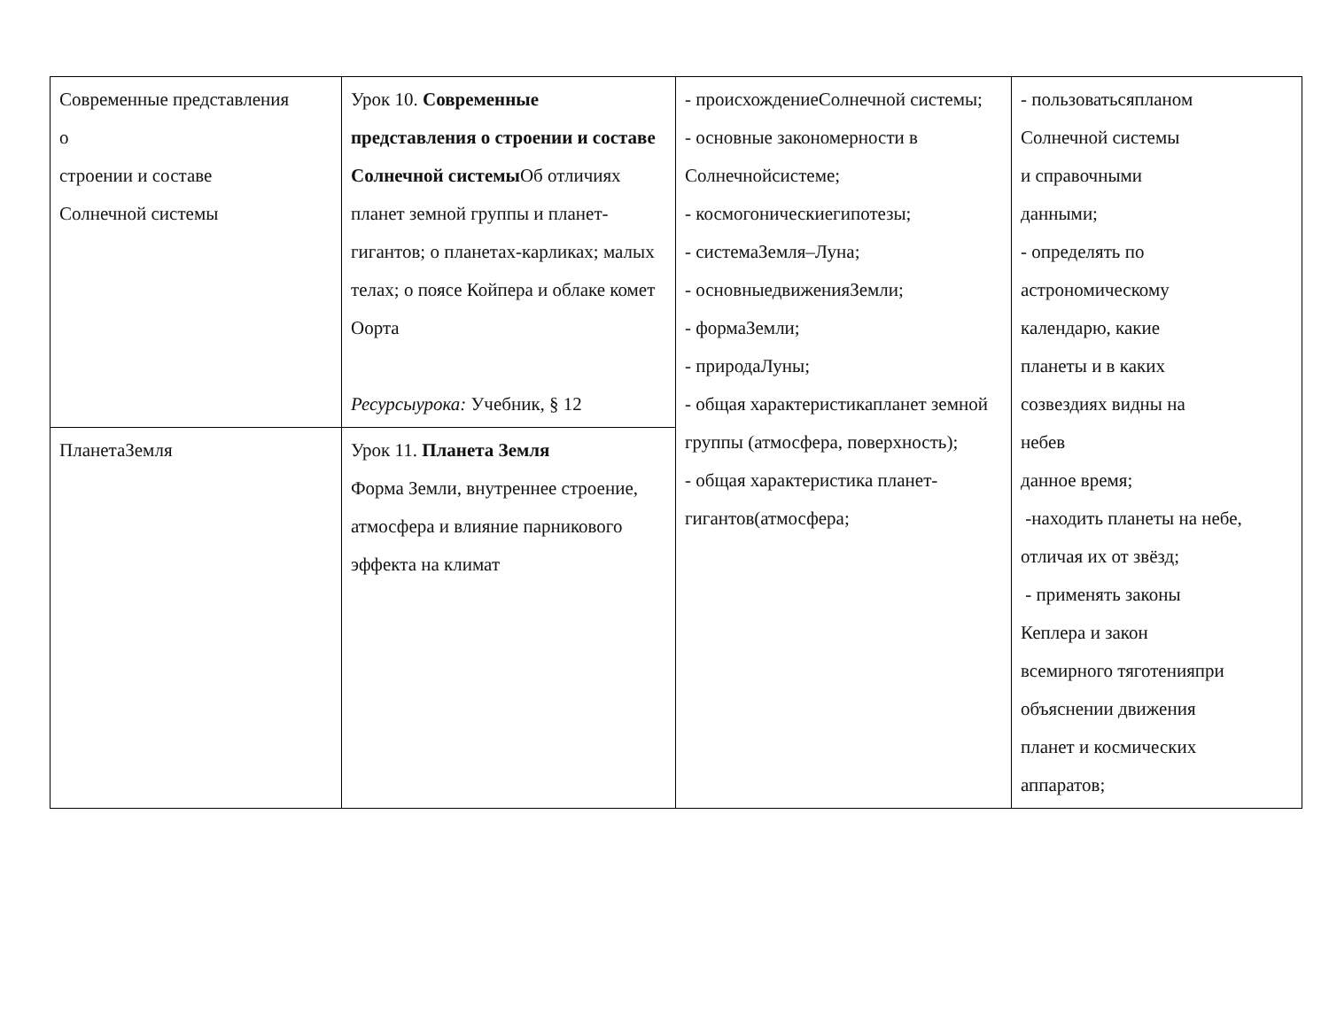| Современные представления о строении и составе Солнечной системы | Урок 10. Современные представления о строении и составе Солнечной системы Об отличиях планет земной группы и планет-гигантов; о планетах-карликах; малых телах; о поясе Койпера и облаке комет Оорта Ресурсыурока: Учебник, § 12 | - происхождениеСолнечной системы; - основные закономерности в Солнечнойсистеме; - космогоническиегипотезы; - системаЗемля–Луна; - основныедвиженияЗемли; - формаЗемли; - природаЛуны; - общая характеристикапланет земной группы (атмосфера, поверхность); - общая характеристика планет-гигантов(атмосфера; | - пользоватьсяпланом Солнечной системы и справочными данными; - определять по астрономическому календарю, какие планеты и в каких созвездиях видны на небев данное время; -находить планеты на небе, отличая их от звёзд; - применять законы Кеплера и закон всемирного тяготенияпри объяснении движения планет и космических аппаратов; |
| ПланетаЗемля | Урок 11. Планета Земля Форма Земли, внутреннее строение, атмосфера и влияние парникового эффекта на климат | | |